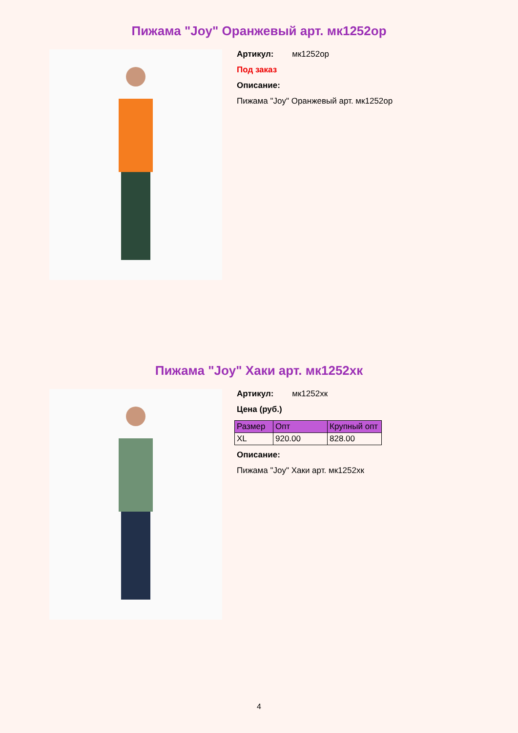Пижама "Joy" Оранжевый арт. мк1252ор
Артикул: мк1252ор
Под заказ
Описание:
Пижама "Joy" Оранжевый арт. мк1252ор
Пижама "Joy" Хаки арт. мк1252хк
Артикул: мк1252хк
Цена (руб.)
| Размер | Опт | Крупный опт |
| --- | --- | --- |
| XL | 920.00 | 828.00 |
Описание:
Пижама "Joy" Хаки арт. мк1252хк
4